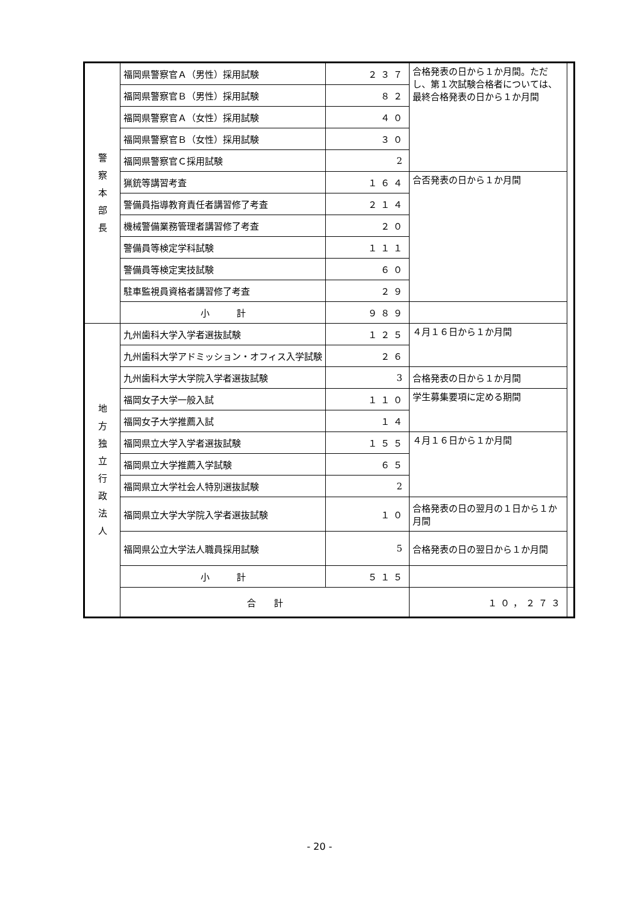| 警 察 本 部 長 | 福岡県警察官Ａ（男性）採用試験 | ２３７ | 合格発表の日から１か月間。ただし、第１次試験合格者については、最終合格発表の日から１か月間 | |
| | 福岡県警察官Ｂ（男性）採用試験 | ８２ | | |
| | 福岡県警察官Ａ（女性）採用試験 | ４０ | | |
| | 福岡県警察官Ｂ（女性）採用試験 | ３０ | | |
| | 福岡県警察官Ｃ採用試験 | 2 | | |
| | 猟銃等講習考査 | １６４ | 合否発表の日から１か月間 | |
| | 警備員指導教育責任者講習修了考査 | ２１４ | | |
| | 機械警備業務管理者講習修了考査 | ２０ | | |
| | 警備員等検定学科試験 | １１１ | | |
| | 警備員等検定実技試験 | ６０ | | |
| | 駐車監視員資格者講習修了考査 | ２９ | | |
| | 小 計 | ９８９ | | |
| 地 方 独 立 行 政 法 人 | 九州歯科大学入学者選抜試験 | １２５ | ４月１６日から１か月間 | |
| | 九州歯科大学アドミッション・オフィス入学試験 | ２６ | | |
| | 九州歯科大学大学院入学者選抜試験 | 3 | 合格発表の日から１か月間 | |
| | 福岡女子大学一般入試 | １１０ | 学生募集要項に定める期間 | |
| | 福岡女子大学推薦入試 | １４ | | |
| | 福岡県立大学入学者選抜試験 | １５５ | ４月１６日から１か月間 | |
| | 福岡県立大学推薦入学試験 | ６５ | | |
| | 福岡県立大学社会人特別選抜試験 | 2 | | |
| | 福岡県立大学大学院入学者選抜試験 | １０ | 合格発表の日の翌月の１日から１か月間 | |
| | 福岡県公立大学法人職員採用試験 | 5 | 合格発表の日の翌日から１か月間 | |
| | 小 計 | ５１５ | | |
| | 合 計 | | １０，２７３ | |
- 20 -